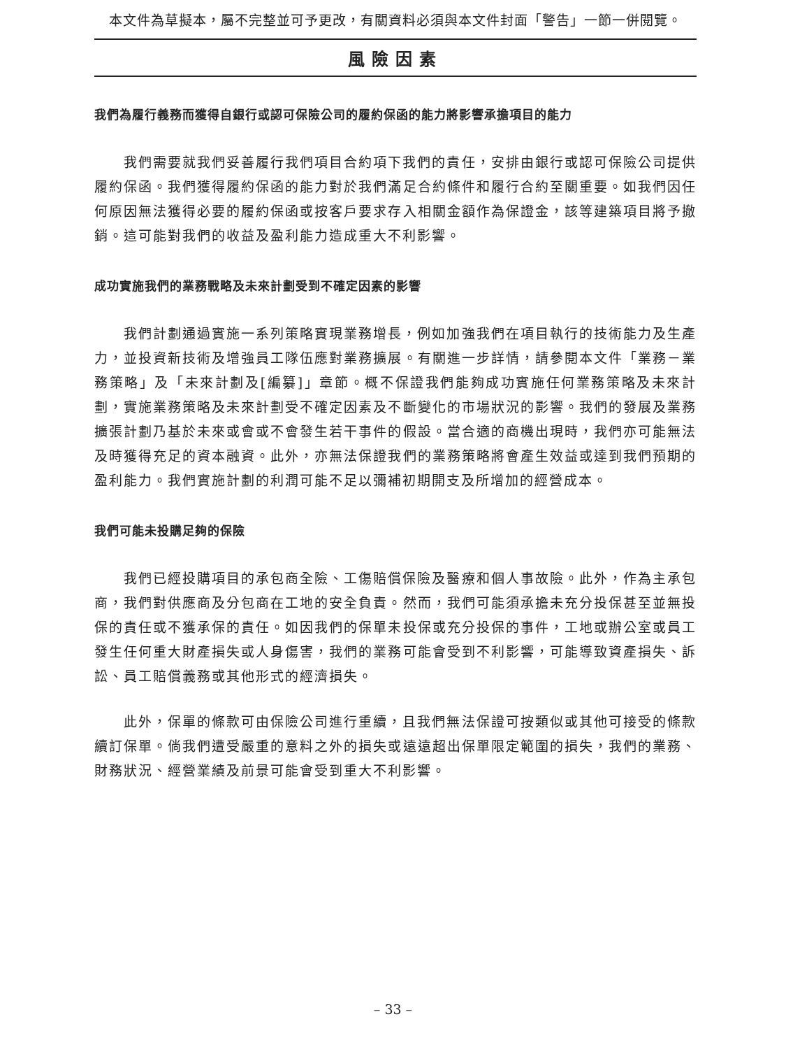本文件為草擬本，屬不完整並可予更改，有關資料必須與本文件封面「警告」一節一併閱覽。
風險因素
我們為履行義務而獲得自銀行或認可保險公司的履約保函的能力將影響承擔項目的能力
我們需要就我們妥善履行我們項目合約項下我們的責任，安排由銀行或認可保險公司提供履約保函。我們獲得履約保函的能力對於我們滿足合約條件和履行合約至關重要。如我們因任何原因無法獲得必要的履約保函或按客戶要求存入相關金額作為保證金，該等建築項目將予撤銷。這可能對我們的收益及盈利能力造成重大不利影響。
成功實施我們的業務戰略及未來計劃受到不確定因素的影響
我們計劃通過實施一系列策略實現業務增長，例如加強我們在項目執行的技術能力及生產力，並投資新技術及增強員工隊伍應對業務擴展。有關進一步詳情，請參閱本文件「業務－業務策略」及「未來計劃及[編纂]」章節。概不保證我們能夠成功實施任何業務策略及未來計劃，實施業務策略及未來計劃受不確定因素及不斷變化的市場狀況的影響。我們的發展及業務擴張計劃乃基於未來或會或不會發生若干事件的假設。當合適的商機出現時，我們亦可能無法及時獲得充足的資本融資。此外，亦無法保證我們的業務策略將會產生效益或達到我們預期的盈利能力。我們實施計劃的利潤可能不足以彌補初期開支及所增加的經營成本。
我們可能未投購足夠的保險
我們已經投購項目的承包商全險、工傷賠償保險及醫療和個人事故險。此外，作為主承包商，我們對供應商及分包商在工地的安全負責。然而，我們可能須承擔未充分投保甚至並無投保的責任或不獲承保的責任。如因我們的保單未投保或充分投保的事件，工地或辦公室或員工發生任何重大財產損失或人身傷害，我們的業務可能會受到不利影響，可能導致資產損失、訴訟、員工賠償義務或其他形式的經濟損失。
此外，保單的條款可由保險公司進行重續，且我們無法保證可按類似或其他可接受的條款續訂保單。倘我們遭受嚴重的意料之外的損失或遠遠超出保單限定範圍的損失，我們的業務、財務狀況、經營業績及前景可能會受到重大不利影響。
– 33 –